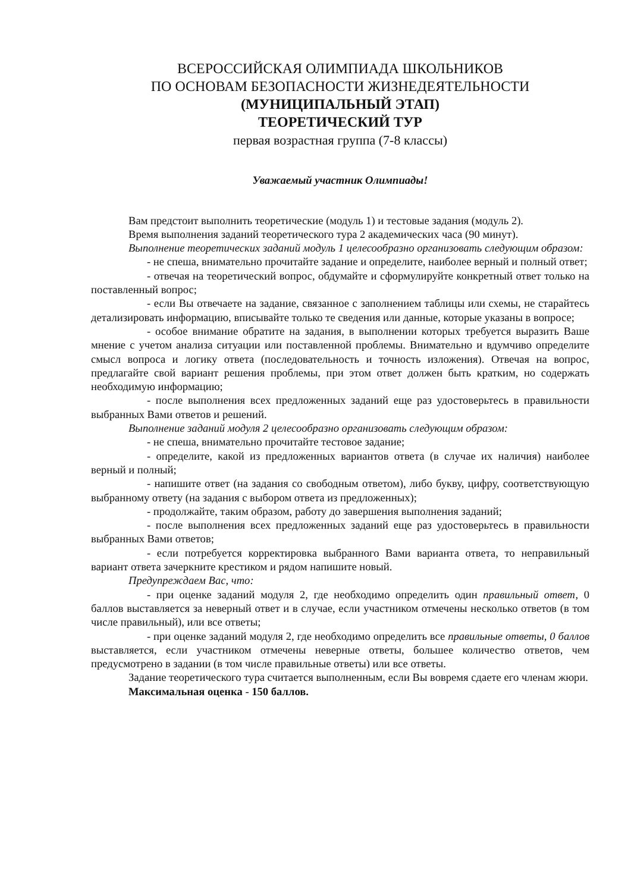ВСЕРОССИЙСКАЯ ОЛИМПИАДА ШКОЛЬНИКОВ
ПО ОСНОВАМ БЕЗОПАСНОСТИ ЖИЗНЕДЕЯТЕЛЬНОСТИ
(МУНИЦИПАЛЬНЫЙ ЭТАП)
ТЕОРЕТИЧЕСКИЙ ТУР
первая возрастная группа (7-8 классы)
Уважаемый участник Олимпиады!
Вам предстоит выполнить теоретические (модуль 1) и тестовые задания (модуль 2).
Время выполнения заданий теоретического тура 2 академических часа (90 минут).
Выполнение теоретических заданий модуль 1 целесообразно организовать следующим образом:
- не спеша, внимательно прочитайте задание и определите, наиболее верный и полный ответ;
- отвечая на теоретический вопрос, обдумайте и сформулируйте конкретный ответ только на поставленный вопрос;
- если Вы отвечаете на задание, связанное с заполнением таблицы или схемы, не старайтесь детализировать информацию, вписывайте только те сведения или данные, которые указаны в вопросе;
- особое внимание обратите на задания, в выполнении которых требуется выразить Ваше мнение с учетом анализа ситуации или поставленной проблемы. Внимательно и вдумчиво определите смысл вопроса и логику ответа (последовательность и точность изложения). Отвечая на вопрос, предлагайте свой вариант решения проблемы, при этом ответ должен быть кратким, но содержать необходимую информацию;
- после выполнения всех предложенных заданий еще раз удостоверьтесь в правильности выбранных Вами ответов и решений.
Выполнение заданий модуля 2 целесообразно организовать следующим образом:
- не спеша, внимательно прочитайте тестовое задание;
- определите, какой из предложенных вариантов ответа (в случае их наличия) наиболее верный и полный;
- напишите ответ (на задания со свободным ответом), либо букву, цифру, соответствующую выбранному ответу (на задания с выбором ответа из предложенных);
- продолжайте, таким образом, работу до завершения выполнения заданий;
- после выполнения всех предложенных заданий еще раз удостоверьтесь в правильности выбранных Вами ответов;
- если потребуется корректировка выбранного Вами варианта ответа, то неправильный вариант ответа зачеркните крестиком и рядом напишите новый.
Предупреждаем Вас, что:
- при оценке заданий модуля 2, где необходимо определить один правильный ответ, 0 баллов выставляется за неверный ответ и в случае, если участником отмечены несколько ответов (в том числе правильный), или все ответы;
- при оценке заданий модуля 2, где необходимо определить все правильные ответы, 0 баллов выставляется, если участником отмечены неверные ответы, большее количество ответов, чем предусмотрено в задании (в том числе правильные ответы) или все ответы.
Задание теоретического тура считается выполненным, если Вы вовремя сдаете его членам жюри.
Максимальная оценка - 150 баллов.